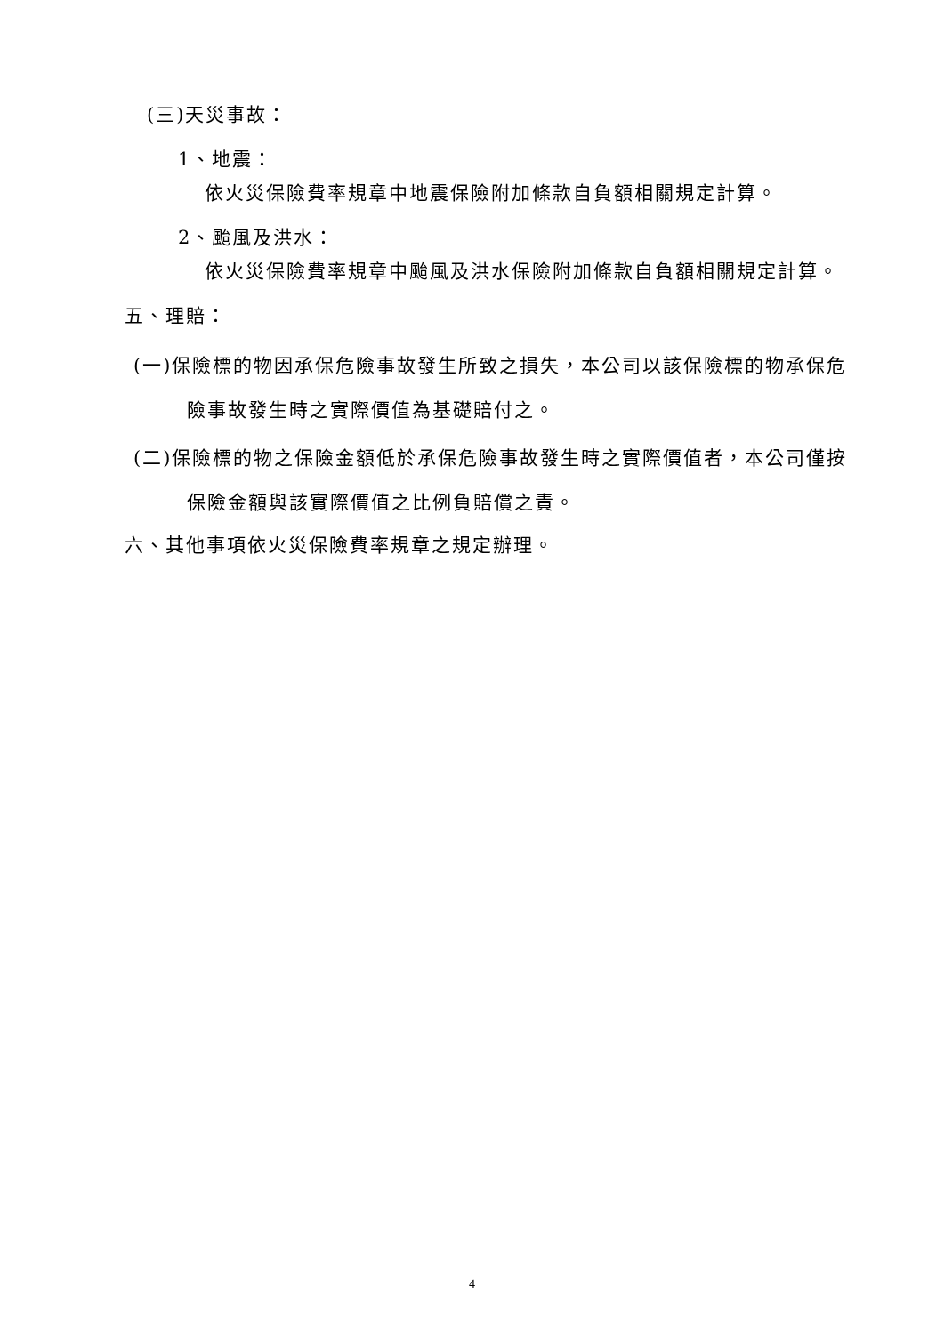(三)天災事故：
1、地震：
依火災保險費率規章中地震保險附加條款自負額相關規定計算。
2、颱風及洪水：
依火災保險費率規章中颱風及洪水保險附加條款自負額相關規定計算。
五、理賠：
(一)保險標的物因承保危險事故發生所致之損失，本公司以該保險標的物承保危險事故發生時之實際價值為基礎賠付之。
(二)保險標的物之保險金額低於承保危險事故發生時之實際價值者，本公司僅按保險金額與該實際價值之比例負賠償之責。
六、其他事項依火災保險費率規章之規定辦理。
4